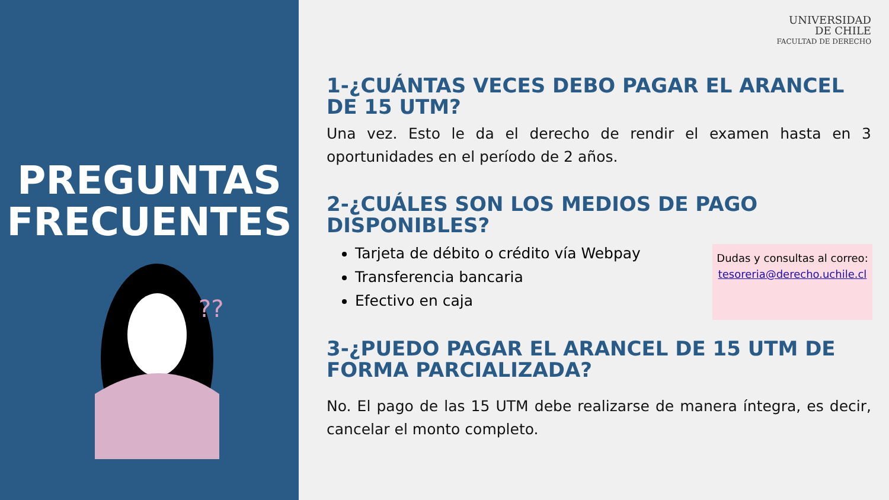PREGUNTAS
FRECUENTES
??
UNIVERSIDAD
DE CHILE
FACULTAD DE DERECHO
1-¿CUÁNTAS VECES DEBO PAGAR EL ARANCEL DE 15 UTM?
Una vez. Esto le da el derecho de rendir el examen hasta en 3 oportunidades en el período de 2 años.
2-¿CUÁLES SON LOS MEDIOS DE PAGO DISPONIBLES?
Tarjeta de débito o crédito vía Webpay
Transferencia bancaria
Efectivo en caja
3-¿PUEDO PAGAR EL ARANCEL DE 15 UTM DE FORMA PARCIALIZADA?
No. El pago de las 15 UTM debe realizarse de manera íntegra, es decir, cancelar el monto completo.
Dudas y consultas al correo:
tesoreria@derecho.uchile.cl